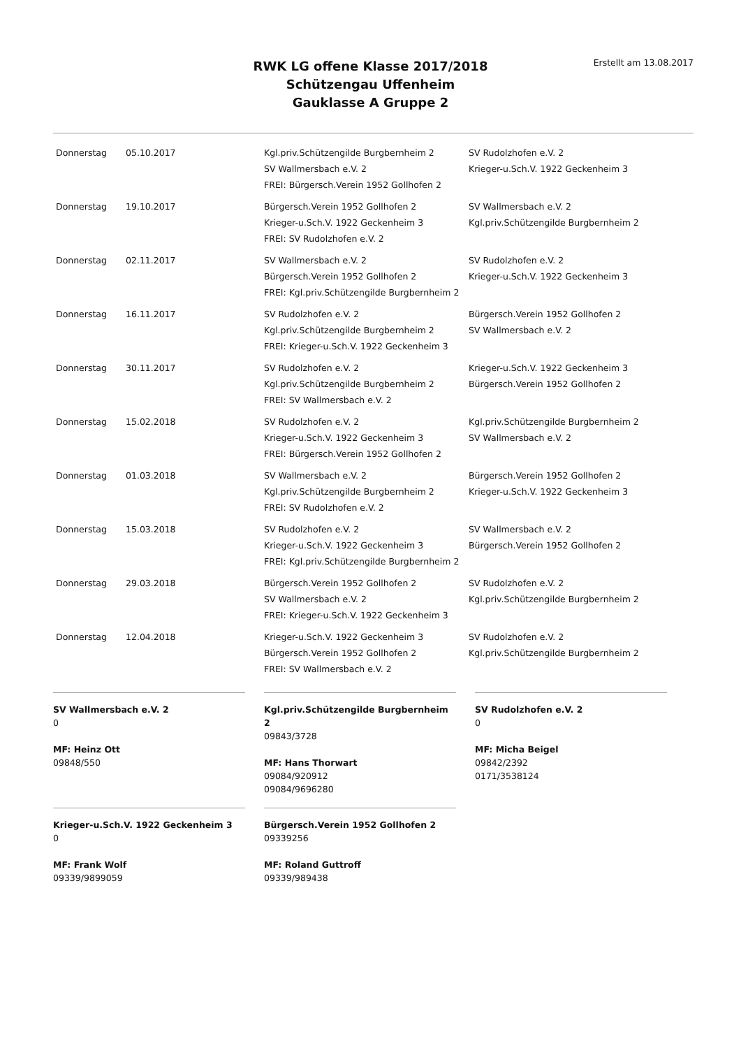RWK LG offene Klasse 2017/2018
Schützengau Uffenheim
Gauklasse A Gruppe 2
Erstellt am 13.08.2017
| Donnerstag | 05.10.2017 | Kgl.priv.Schützengilde Burgbernheim 2 | SV Rudolzhofen e.V. 2 |
| | | SV Wallmersbach e.V. 2 | Krieger-u.Sch.V. 1922 Geckenheim 3 |
| | | FREI: Bürgersch.Verein 1952 Gollhofen 2 | |
| Donnerstag | 19.10.2017 | Bürgersch.Verein 1952 Gollhofen 2 | SV Wallmersbach e.V. 2 |
| | | Krieger-u.Sch.V. 1922 Geckenheim 3 | Kgl.priv.Schützengilde Burgbernheim 2 |
| | | FREI: SV Rudolzhofen e.V. 2 | |
| Donnerstag | 02.11.2017 | SV Wallmersbach e.V. 2 | SV Rudolzhofen e.V. 2 |
| | | Bürgersch.Verein 1952 Gollhofen 2 | Krieger-u.Sch.V. 1922 Geckenheim 3 |
| | | FREI: Kgl.priv.Schützengilde Burgbernheim 2 | |
| Donnerstag | 16.11.2017 | SV Rudolzhofen e.V. 2 | Bürgersch.Verein 1952 Gollhofen 2 |
| | | Kgl.priv.Schützengilde Burgbernheim 2 | SV Wallmersbach e.V. 2 |
| | | FREI: Krieger-u.Sch.V. 1922 Geckenheim 3 | |
| Donnerstag | 30.11.2017 | SV Rudolzhofen e.V. 2 | Krieger-u.Sch.V. 1922 Geckenheim 3 |
| | | Kgl.priv.Schützengilde Burgbernheim 2 | Bürgersch.Verein 1952 Gollhofen 2 |
| | | FREI: SV Wallmersbach e.V. 2 | |
| Donnerstag | 15.02.2018 | SV Rudolzhofen e.V. 2 | Kgl.priv.Schützengilde Burgbernheim 2 |
| | | Krieger-u.Sch.V. 1922 Geckenheim 3 | SV Wallmersbach e.V. 2 |
| | | FREI: Bürgersch.Verein 1952 Gollhofen 2 | |
| Donnerstag | 01.03.2018 | SV Wallmersbach e.V. 2 | Bürgersch.Verein 1952 Gollhofen 2 |
| | | Kgl.priv.Schützengilde Burgbernheim 2 | Krieger-u.Sch.V. 1922 Geckenheim 3 |
| | | FREI: SV Rudolzhofen e.V. 2 | |
| Donnerstag | 15.03.2018 | SV Rudolzhofen e.V. 2 | SV Wallmersbach e.V. 2 |
| | | Krieger-u.Sch.V. 1922 Geckenheim 3 | Bürgersch.Verein 1952 Gollhofen 2 |
| | | FREI: Kgl.priv.Schützengilde Burgbernheim 2 | |
| Donnerstag | 29.03.2018 | Bürgersch.Verein 1952 Gollhofen 2 | SV Rudolzhofen e.V. 2 |
| | | SV Wallmersbach e.V. 2 | Kgl.priv.Schützengilde Burgbernheim 2 |
| | | FREI: Krieger-u.Sch.V. 1922 Geckenheim 3 | |
| Donnerstag | 12.04.2018 | Krieger-u.Sch.V. 1922 Geckenheim 3 | SV Rudolzhofen e.V. 2 |
| | | Bürgersch.Verein 1952 Gollhofen 2 | Kgl.priv.Schützengilde Burgbernheim 2 |
| | | FREI: SV Wallmersbach e.V. 2 | |
SV Wallmersbach e.V. 2
0
MF: Heinz Ott
09848/550
Kgl.priv.Schützengilde Burgbernheim 2
09843/3728
MF: Hans Thorwart
09084/920912
09084/9696280
SV Rudolzhofen e.V. 2
0
MF: Micha Beigel
09842/2392
0171/3538124
Krieger-u.Sch.V. 1922 Geckenheim 3
0
MF: Frank Wolf
09339/9899059
Bürgersch.Verein 1952 Gollhofen 2
09339256
MF: Roland Guttroff
09339/989438